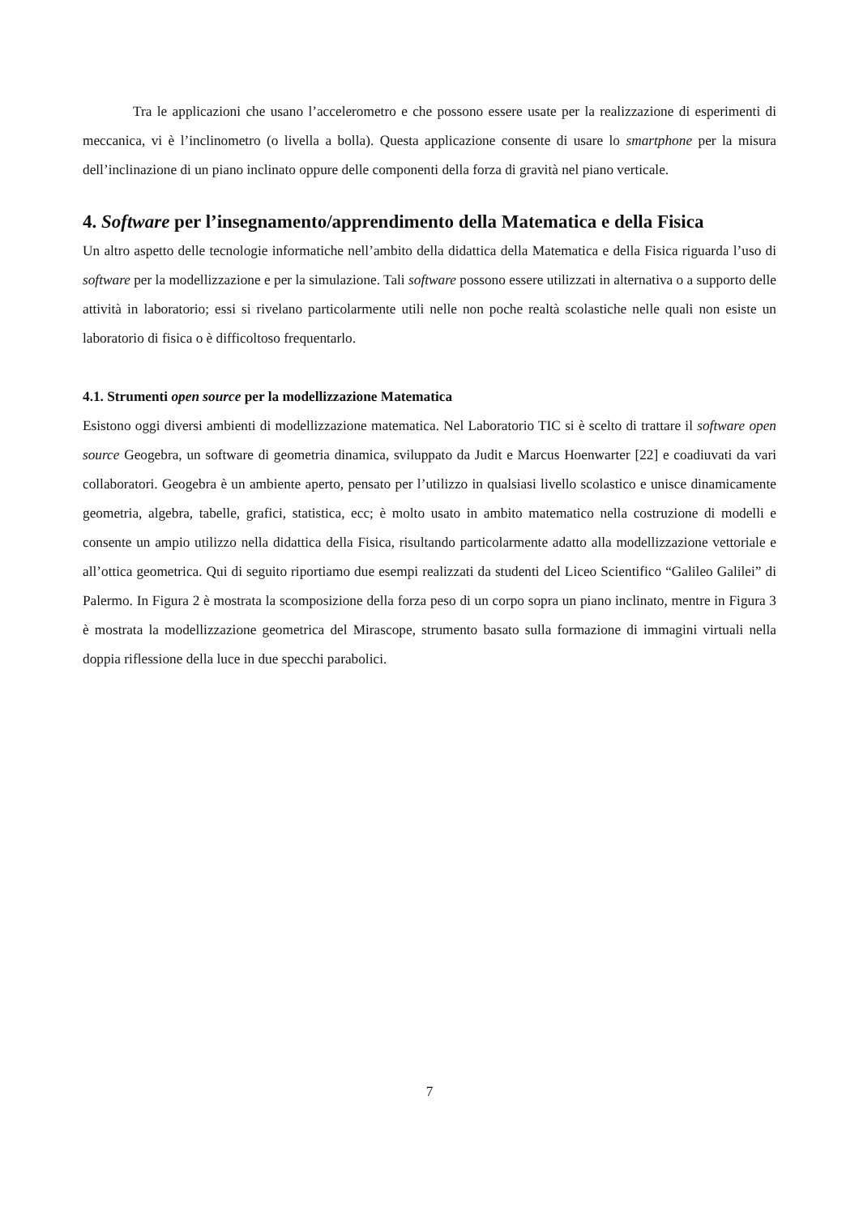Tra le applicazioni che usano l’accelerometro e che possono essere usate per la realizzazione di esperimenti di meccanica, vi è l’inclinometro (o livella a bolla). Questa applicazione consente di usare lo smartphone per la misura dell’inclinazione di un piano inclinato oppure delle componenti della forza di gravità nel piano verticale.
4. Software per l’insegnamento/apprendimento della Matematica e della Fisica
Un altro aspetto delle tecnologie informatiche nell’ambito della didattica della Matematica e della Fisica riguarda l’uso di software per la modellizzazione e per la simulazione. Tali software possono essere utilizzati in alternativa o a supporto delle attività in laboratorio; essi si rivelano particolarmente utili nelle non poche realtà scolastiche nelle quali non esiste un laboratorio di fisica o è difficoltoso frequentarlo.
4.1. Strumenti open source per la modellizzazione Matematica
Esistono oggi diversi ambienti di modellizzazione matematica. Nel Laboratorio TIC si è scelto di trattare il software open source Geogebra, un software di geometria dinamica, sviluppato da Judit e Marcus Hoenwarter [22] e coadiuvati da vari collaboratori. Geogebra è un ambiente aperto, pensato per l’utilizzo in qualsiasi livello scolastico e unisce dinamicamente geometria, algebra, tabelle, grafici, statistica, ecc; è molto usato in ambito matematico nella costruzione di modelli e consente un ampio utilizzo nella didattica della Fisica, risultando particolarmente adatto alla modellizzazione vettoriale e all’ottica geometrica. Qui di seguito riportiamo due esempi realizzati da studenti del Liceo Scientifico “Galileo Galilei” di Palermo. In Figura 2 è mostrata la scomposizione della forza peso di un corpo sopra un piano inclinato, mentre in Figura 3 è mostrata la modellizzazione geometrica del Mirascope, strumento basato sulla formazione di immagini virtuali nella doppia riflessione della luce in due specchi parabolici.
7